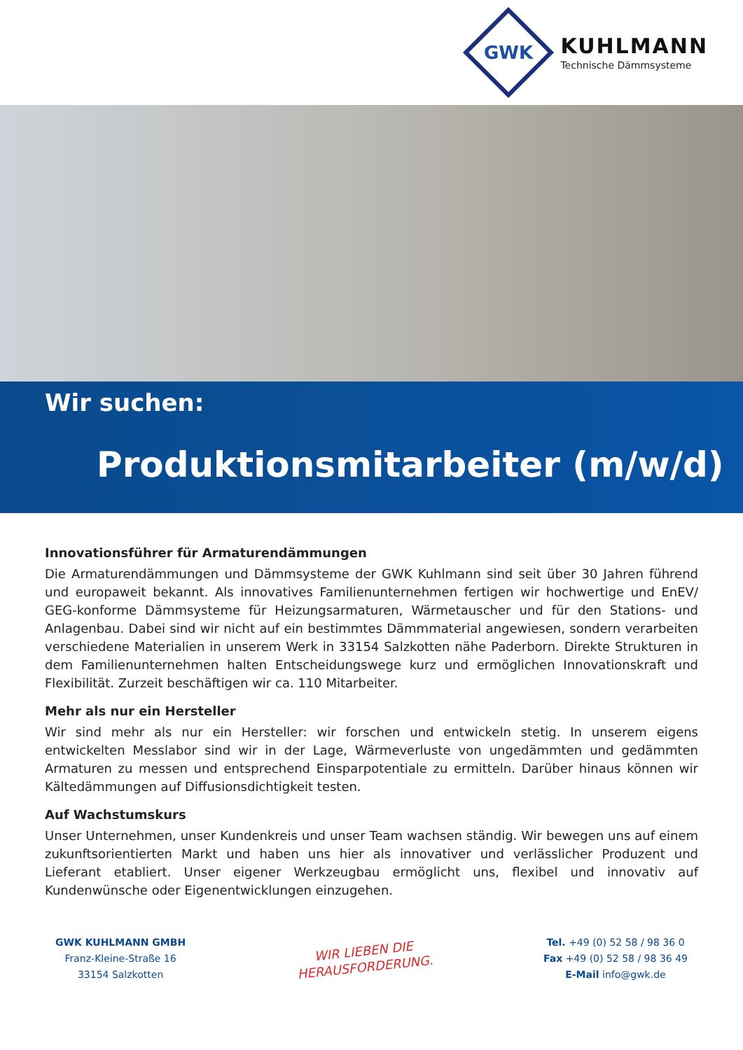GWK
KUHLMANN
Technische Dämmsysteme
Wir suchen:
Produktionsmitarbeiter (m/w/d)
Innovationsführer für Armaturendämmungen
Die Armaturendämmungen und Dämmsysteme der GWK Kuhlmann sind seit über 30 Jahren führend und europaweit bekannt. Als innovatives Familienunternehmen fertigen wir hochwertige und EnEV/ GEG-konforme Dämmsysteme für Heizungsarmaturen, Wärmetauscher und für den Stations- und Anlagenbau. Dabei sind wir nicht auf ein bestimmtes Dämmmaterial angewiesen, sondern verarbeiten verschiedene Materialien in unserem Werk in 33154 Salzkotten nähe Paderborn. Direkte Strukturen in dem Familienunternehmen halten Entscheidungswege kurz und ermöglichen Innovationskraft und Flexibilität. Zurzeit beschäftigen wir ca. 110 Mitarbeiter.
Mehr als nur ein Hersteller
Wir sind mehr als nur ein Hersteller: wir forschen und entwickeln stetig. In unserem eigens entwickelten Messlabor sind wir in der Lage, Wärmeverluste von ungedämmten und gedämmten Armaturen zu messen und entsprechend Einsparpotentiale zu ermitteln. Darüber hinaus können wir Kältedämmungen auf Diffusionsdichtigkeit testen.
Auf Wachstumskurs
Unser Unternehmen, unser Kundenkreis und unser Team wachsen ständig. Wir bewegen uns auf einem zukunftsorientierten Markt und haben uns hier als innovativer und verlässlicher Produzent und Lieferant etabliert. Unser eigener Werkzeugbau ermöglicht uns, flexibel und innovativ auf Kundenwünsche oder Eigenentwicklungen einzugehen.
GWK KUHLMANN GMBH
Franz-Kleine-Straße 16
33154 Salzkotten
WIR LIEBEN DIE
HERAUSFORDERUNG.
Tel. +49 (0) 52 58 / 98 36 0
Fax +49 (0) 52 58 / 98 36 49
E-Mail info@gwk.de